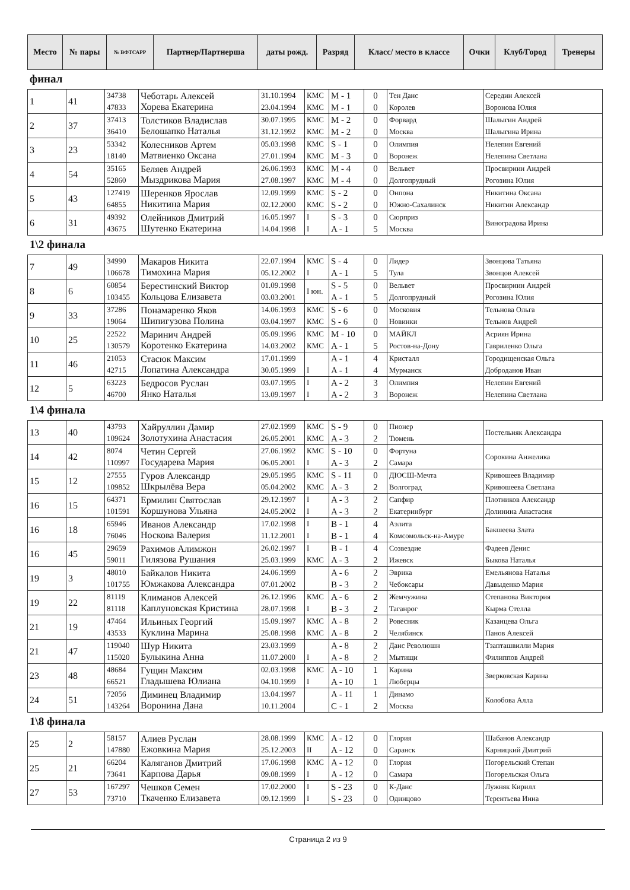| Место | № пары | № ВФТСАРР | Партнер/Партнерша | даты рожд. | Разряд | Класс/ место в классе | Очки | Клуб/Город | Тренеры |
| --- | --- | --- | --- | --- | --- | --- | --- | --- | --- |
финал
| 1 | 41 | 34738 47833 | Чеботарь Алексей Хорева Екатерина | 31.10.1994 23.04.1994 | КМС КМС | M - 1 M - 1 | 0 0 | Тен Данс Королев | Середин Алексей Воронова Юлия |
| 2 | 37 | 37413 36410 | Толстиков Владислав Белошапко Наталья | 30.07.1995 31.12.1992 | КМС КМС | M - 2 M - 2 | 0 0 | Форвард Москва | Шалыгин Андрей Шалыгина Ирина |
| 3 | 23 | 53342 18140 | Колесников Артем Матвиенко Оксана | 05.03.1998 27.01.1994 | КМС КМС | S - 1 M - 3 | 0 0 | Олимпия Воронеж | Нелепин Евгений Нелепина Светлана |
| 4 | 54 | 35165 52860 | Беляев Андрей Мыздрикова Мария | 26.06.1993 27.08.1997 | КМС КМС | M - 4 M - 4 | 0 0 | Вельвет Долгопрудный | Просвирнин Андрей Рогозина Юлия |
| 5 | 43 | 127419 64855 | Шеренков Ярослав Никитина Мария | 12.09.1999 02.12.2000 | КМС КМС | S - 2 S - 2 | 0 0 | Онпона Южно-Сахалинск | Никитина Оксана Никитин Александр |
| 6 | 31 | 49392 43675 | Олейников Дмитрий Шутенко Екатерина | 16.05.1997 14.04.1998 | I I | S - 3 A - 1 | 0 5 | Сюрприз Москва | Виноградова Ирина |
1\2 финала
| 7 | 49 | 34990 106678 | Макаров Никита Тимохина Мария | 22.07.1994 05.12.2002 | КМС I | S - 4 A - 1 | 0 5 | Лидер Тула | Звонцова Татьяна Звонцов Алексей |
| 8 | 6 | 60854 103455 | Берестинский Виктор Кольцова Елизавета | 01.09.1998 03.03.2001 | I юн. | S - 5 A - 1 | 0 5 | Вельвет Долгопрудный | Просвирнин Андрей Рогозина Юлия |
| 9 | 33 | 37286 19064 | Понамаренко Яков Шипигузова Полина | 14.06.1993 03.04.1997 | КМС КМС | S - 6 S - 6 | 0 0 | Московия Новинки | Тельнова Ольга Тельнов Андрей |
| 10 | 25 | 22522 130579 | Маринич Андрей Коротенко Екатерина | 05.09.1996 14.03.2002 | КМС КМС | M - 10 A - 1 | 0 5 | МАЙКЛ Ростов-на-Дону | Асриян Ирина Гавриленко Ольга |
| 11 | 46 | 21053 42715 | Стасюк Максим Лопатина Александра | 17.01.1999 30.05.1999 | I | A - 1 A - 1 | 4 4 | Кристалл Мурманск | Городищенская Ольга Доброданов Иван |
| 12 | 5 | 63223 46700 | Бедросов Руслан Янко Наталья | 03.07.1995 13.09.1997 | I I | A - 2 A - 2 | 3 3 | Олимпия Воронеж | Нелепин Евгений Нелепина Светлана |
1\4 финала
| 13 | 40 | 43793 109624 | Хайруллин Дамир Золотухина Анастасия | 27.02.1999 26.05.2001 | КМС КМС | S - 9 A - 3 | 0 2 | Пионер Тюмень | Постельняк Александра |
| 14 | 42 | 8074 110997 | Четин Сергей Государева Мария | 27.06.1992 06.05.2001 | КМС I | S - 10 A - 3 | 0 2 | Фортуна Самара | Сорокина Анжелика |
| 15 | 12 | 27555 109852 | Гуров Александр Шкрылёва Вера | 29.05.1995 05.04.2002 | КМС КМС | S - 11 A - 3 | 0 2 | ДЮСШ-Мечта Волгоград | Кривошеев Владимир Кривошеева Светлана |
| 16 | 15 | 64371 101591 | Ермилин Святослав Коршунова Ульяна | 29.12.1997 24.05.2002 | I I | A - 3 A - 3 | 2 2 | Сапфир Екатеринбург | Плотников Александр Долинина Анастасия |
| 16 | 18 | 65946 76046 | Иванов Александр Носкова Валерия | 17.02.1998 11.12.2001 | I I | B - 1 B - 1 | 4 4 | Аэлита Комсомольск-на-Амуре | Бакшеева Злата |
| 16 | 45 | 29659 59011 | Рахимов Алимжон Гилязова Рушания | 26.02.1997 25.03.1999 | I КМС | B - 1 A - 3 | 4 2 | Созвездие Ижевск | Фадеев Денис Быкова Наталья |
| 19 | 3 | 48010 101755 | Байкалов Никита Юмжакова Александра | 24.06.1999 07.01.2002 | | A - 6 B - 3 | 2 2 | Эврика Чебоксары | Емельянова Наталья Давыденко Мария |
| 19 | 22 | 81119 81118 | Климанов Алексей Каплуновская Кристина | 26.12.1996 28.07.1998 | КМС I | A - 6 B - 3 | 2 2 | Жемчужина Таганрог | Степанова Виктория Кырма Стелла |
| 21 | 19 | 47464 43533 | Ильиных Георгий Куклина Марина | 15.09.1997 25.08.1998 | КМС КМС | A - 8 A - 8 | 2 2 | Ровесник Челябинск | Казанцева Ольга Панов Алексей |
| 21 | 47 | 119040 115020 | Шур Никита Булыкина Анна | 23.03.1999 11.07.2000 | I | A - 8 A - 8 | 2 2 | Данс Революшн Мытищи | Тзапташвилли Мария Филиппов Андрей |
| 23 | 48 | 48684 66521 | Гущин Максим Гладышева Юлиана | 02.03.1998 04.10.1999 | КМС I | A - 10 A - 10 | 1 1 | Карина Люберцы | Зверковская Карина |
| 24 | 51 | 72056 143264 | Диминец Владимир Воронина Дана | 13.04.1997 10.11.2004 | | A - 11 C - 1 | 1 2 | Динамо Москва | Колобова Алла |
1\8 финала
| 25 | 2 | 58157 147880 | Алиев Руслан Ежовкина Мария | 28.08.1999 25.12.2003 | КМС II | A - 12 A - 12 | 0 0 | Глория Саранск | Шабанов Александр Карницкий Дмитрий |
| 25 | 21 | 66204 73641 | Каляганов Дмитрий Карпова Дарья | 17.06.1998 09.08.1999 | КМС I | A - 12 A - 12 | 0 0 | Глория Самара | Погорельский Степан Погорельская Ольга |
| 27 | 53 | 167297 73710 | Чешков Семен Ткаченко Елизавета | 17.02.2000 09.12.1999 | I I | S - 23 S - 23 | 0 0 | К-Данс Одинцово | Лужняк Кирилл Терентьева Инна |
Страница 2 из 9